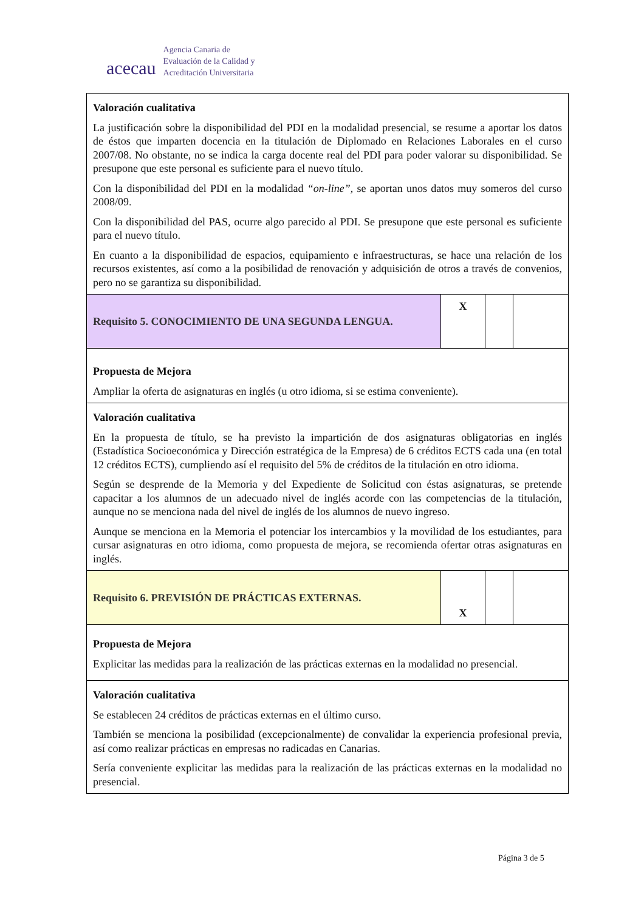acecau
Agencia Canaria de
Evaluación de la Calidad y
Acreditación Universitaria
| Valoración cualitativa La justificación sobre la disponibilidad del PDI en la modalidad presencial, se resume a aportar los datos de éstos que imparten docencia en la titulación de Diplomado en Relaciones Laborales en el curso 2007/08. No obstante, no se indica la carga docente real del PDI para poder valorar su disponibilidad. Se presupone que este personal es suficiente para el nuevo título. Con la disponibilidad del PDI en la modalidad “on-line”, se aportan unos datos muy someros del curso 2008/09. Con la disponibilidad del PAS, ocurre algo parecido al PDI. Se presupone que este personal es suficiente para el nuevo título. En cuanto a la disponibilidad de espacios, equipamiento e infraestructuras, se hace una relación de los recursos existentes, así como a la posibilidad de renovación y adquisición de otros a través de convenios, pero no se garantiza su disponibilidad. | | | |
| Requisito 5. CONOCIMIENTO DE UNA SEGUNDA LENGUA. | X | | |
| Propuesta de Mejora Ampliar la oferta de asignaturas en inglés (u otro idioma, si se estima conveniente). | | | |
| Valoración cualitativa En la propuesta de título, se ha previsto la impartición de dos asignaturas obligatorias en inglés (Estadística Socioeconómica y Dirección estratégica de la Empresa) de 6 créditos ECTS cada una (en total 12 créditos ECTS), cumpliendo así el requisito del 5% de créditos de la titulación en otro idioma. Según se desprende de la Memoria y del Expediente de Solicitud con éstas asignaturas, se pretende capacitar a los alumnos de un adecuado nivel de inglés acorde con las competencias de la titulación, aunque no se menciona nada del nivel de inglés de los alumnos de nuevo ingreso. Aunque se menciona en la Memoria el potenciar los intercambios y la movilidad de los estudiantes, para cursar asignaturas en otro idioma, como propuesta de mejora, se recomienda ofertar otras asignaturas en inglés. | | | |
| Requisito 6. PREVISIÓN DE PRÁCTICAS EXTERNAS. | X | | |
| Propuesta de Mejora Explicitar las medidas para la realización de las prácticas externas en la modalidad no presencial. | | | |
| Valoración cualitativa Se establecen 24 créditos de prácticas externas en el último curso. También se menciona la posibilidad (excepcionalmente) de convalidar la experiencia profesional previa, así como realizar prácticas en empresas no radicadas en Canarias. Sería conveniente explicitar las medidas para la realización de las prácticas externas en la modalidad no presencial. | | | |
Página 3 de 5